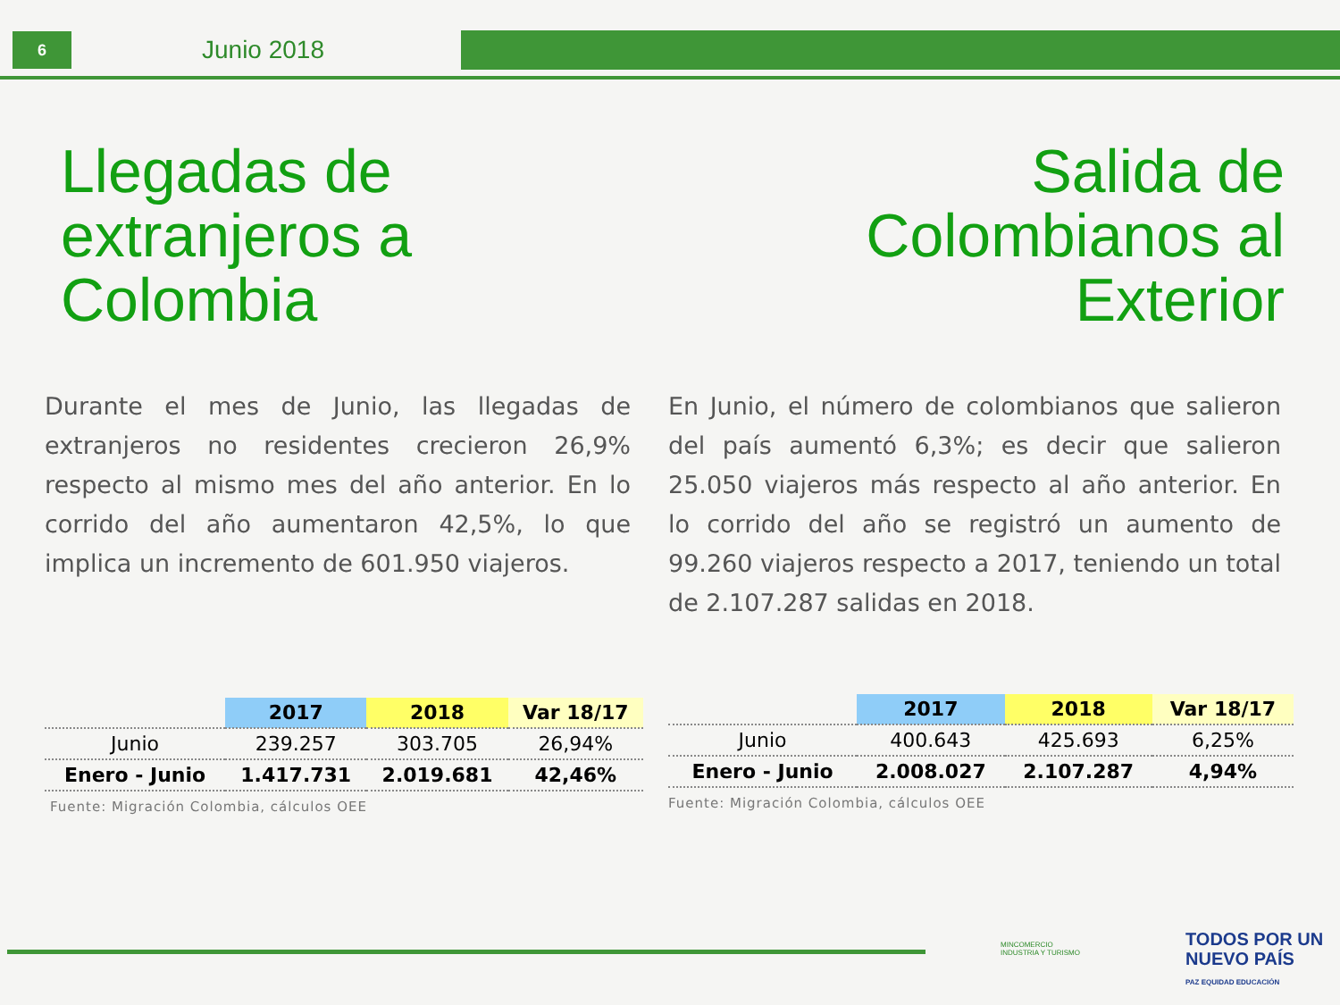6
Junio 2018
Llegadas de extranjeros a Colombia
Durante el mes de Junio, las llegadas de extranjeros no residentes crecieron 26,9% respecto al mismo mes del año anterior. En lo corrido del año aumentaron 42,5%, lo que implica un incremento de 601.950 viajeros.
| | 2017 | 2018 | Var 18/17 |
| --- | --- | --- | --- |
| Junio | 239.257 | 303.705 | 26,94% |
| Enero - Junio | 1.417.731 | 2.019.681 | 42,46% |
Fuente: Migración Colombia, cálculos OEE
Salida de Colombianos al Exterior
En Junio, el número de colombianos que salieron del país aumentó 6,3%; es decir que salieron 25.050 viajeros más respecto al año anterior. En lo corrido del año se registró un aumento de 99.260 viajeros respecto a 2017, teniendo un total de 2.107.287 salidas en 2018.
| | 2017 | 2018 | Var 18/17 |
| --- | --- | --- | --- |
| Junio | 400.643 | 425.693 | 6,25% |
| Enero - Junio | 2.008.027 | 2.107.287 | 4,94% |
Fuente: Migración Colombia, cálculos OEE
MINCOMERCIO
INDUSTRIA Y TURISMO
TODOS POR UN
NUEVO PAÍS
PAZ EQUIDAD EDUCACIÓN